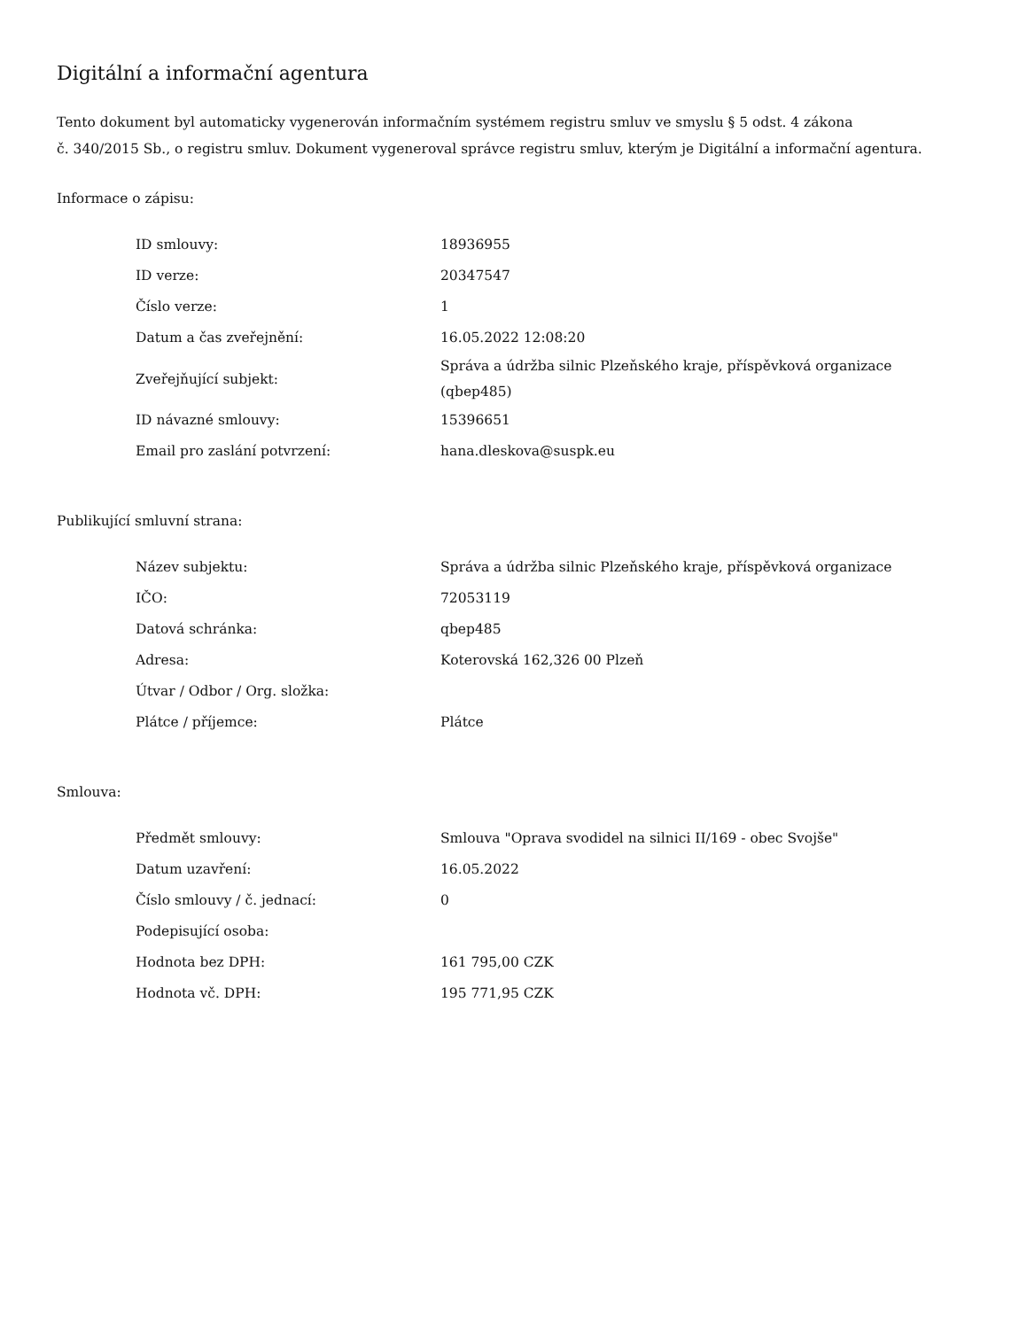Digitální a informační agentura
Tento dokument byl automaticky vygenerován informačním systémem registru smluv ve smyslu § 5 odst. 4 zákona
č. 340/2015 Sb., o registru smluv. Dokument vygeneroval správce registru smluv, kterým je Digitální a informační agentura.
Informace o zápisu:
| ID smlouvy: | 18936955 |
| ID verze: | 20347547 |
| Číslo verze: | 1 |
| Datum a čas zveřejnění: | 16.05.2022 12:08:20 |
| Zveřejňující subjekt: | Správa a údržba silnic Plzeňského kraje, příspěvková organizace (qbep485) |
| ID návazné smlouvy: | 15396651 |
| Email pro zaslání potvrzení: | hana.dleskova@suspk.eu |
Publikující smluvní strana:
| Název subjektu: | Správa a údržba silnic Plzeňského kraje, příspěvková organizace |
| IČO: | 72053119 |
| Datová schránka: | qbep485 |
| Adresa: | Koterovská 162,326 00 Plzeň |
| Útvar / Odbor / Org. složka: | |
| Plátce / příjemce: | Plátce |
Smlouva:
| Předmět smlouvy: | Smlouva "Oprava svodidel na silnici II/169 - obec Svojše" |
| Datum uzavření: | 16.05.2022 |
| Číslo smlouvy / č. jednací: | 0 |
| Podepisující osoba: | |
| Hodnota bez DPH: | 161 795,00 CZK |
| Hodnota vč. DPH: | 195 771,95 CZK |